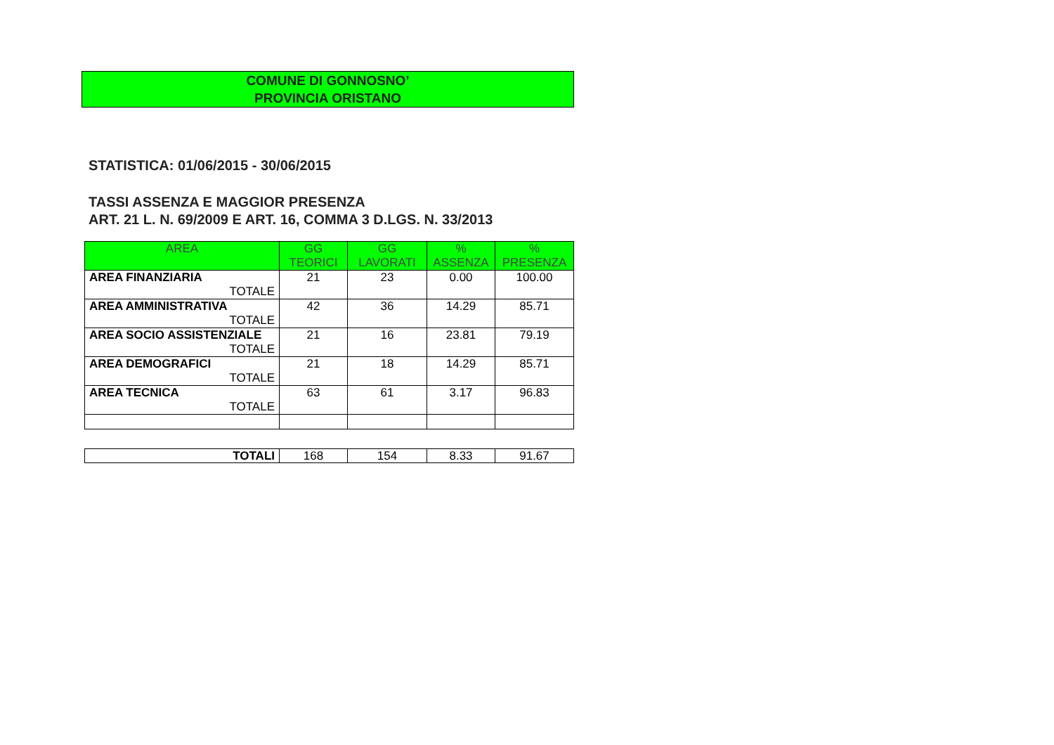COMUNE DI GONNOSNO’
PROVINCIA ORISTANO
STATISTICA: 01/06/2015 - 30/06/2015
TASSI ASSENZA E MAGGIOR PRESENZA
ART. 21 L. N. 69/2009 E ART. 16, COMMA 3 D.LGS. N. 33/2013
| AREA | GG TEORICI | GG LAVORATI | % ASSENZA | % PRESENZA |
| --- | --- | --- | --- | --- |
| AREA FINANZIARIA TOTALE | 21 | 23 | 0.00 | 100.00 |
| AREA AMMINISTRATIVA TOTALE | 42 | 36 | 14.29 | 85.71 |
| AREA SOCIO ASSISTENZIALE TOTALE | 21 | 16 | 23.81 | 79.19 |
| AREA DEMOGRAFICI TOTALE | 21 | 18 | 14.29 | 85.71 |
| AREA TECNICA TOTALE | 63 | 61 | 3.17 | 96.83 |
| TOTALI | 168 | 154 | 8.33 | 91.67 |